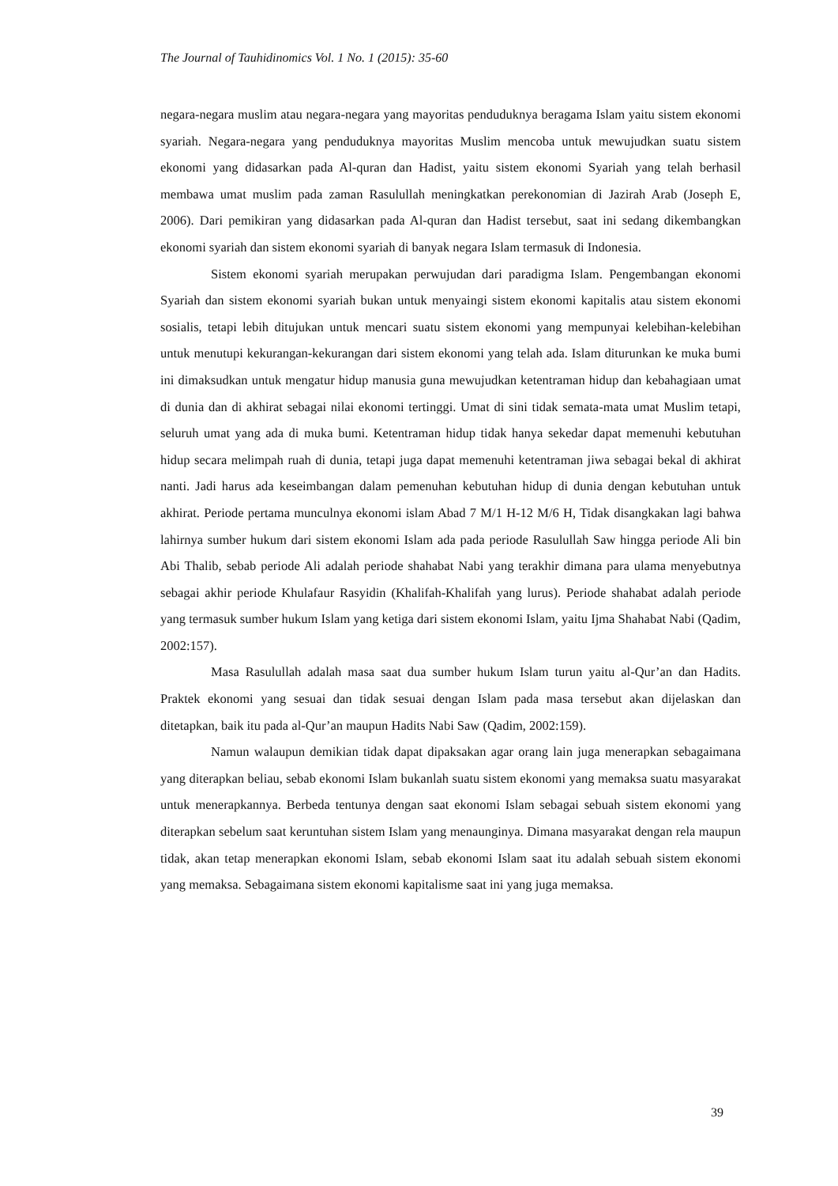The Journal of Tauhidinomics Vol. 1 No. 1 (2015): 35-60
negara-negara muslim atau negara-negara yang mayoritas penduduknya beragama Islam yaitu sistem ekonomi syariah. Negara-negara yang penduduknya mayoritas Muslim mencoba untuk mewujudkan suatu sistem ekonomi yang didasarkan pada Al-quran dan Hadist, yaitu sistem ekonomi Syariah yang telah berhasil membawa umat muslim pada zaman Rasulullah meningkatkan perekonomian di Jazirah Arab (Joseph E, 2006). Dari pemikiran yang didasarkan pada Al-quran dan Hadist tersebut, saat ini sedang dikembangkan ekonomi syariah dan sistem ekonomi syariah di banyak negara Islam termasuk di Indonesia.
Sistem ekonomi syariah merupakan perwujudan dari paradigma Islam. Pengembangan ekonomi Syariah dan sistem ekonomi syariah bukan untuk menyaingi sistem ekonomi kapitalis atau sistem ekonomi sosialis, tetapi lebih ditujukan untuk mencari suatu sistem ekonomi yang mempunyai kelebihan-kelebihan untuk menutupi kekurangan-kekurangan dari sistem ekonomi yang telah ada. Islam diturunkan ke muka bumi ini dimaksudkan untuk mengatur hidup manusia guna mewujudkan ketentraman hidup dan kebahagiaan umat di dunia dan di akhirat sebagai nilai ekonomi tertinggi. Umat di sini tidak semata-mata umat Muslim tetapi, seluruh umat yang ada di muka bumi. Ketentraman hidup tidak hanya sekedar dapat memenuhi kebutuhan hidup secara melimpah ruah di dunia, tetapi juga dapat memenuhi ketentraman jiwa sebagai bekal di akhirat nanti. Jadi harus ada keseimbangan dalam pemenuhan kebutuhan hidup di dunia dengan kebutuhan untuk akhirat. Periode pertama munculnya ekonomi islam Abad 7 M/1 H-12 M/6 H, Tidak disangkakan lagi bahwa lahirnya sumber hukum dari sistem ekonomi Islam ada pada periode Rasulullah Saw hingga periode Ali bin Abi Thalib, sebab periode Ali adalah periode shahabat Nabi yang terakhir dimana para ulama menyebutnya sebagai akhir periode Khulafaur Rasyidin (Khalifah-Khalifah yang lurus). Periode shahabat adalah periode yang termasuk sumber hukum Islam yang ketiga dari sistem ekonomi Islam, yaitu Ijma Shahabat Nabi (Qadim, 2002:157).
Masa Rasulullah adalah masa saat dua sumber hukum Islam turun yaitu al-Qur’an dan Hadits. Praktek ekonomi yang sesuai dan tidak sesuai dengan Islam pada masa tersebut akan dijelaskan dan ditetapkan, baik itu pada al-Qur’an maupun Hadits Nabi Saw (Qadim, 2002:159).
Namun walaupun demikian tidak dapat dipaksakan agar orang lain juga menerapkan sebagaimana yang diterapkan beliau, sebab ekonomi Islam bukanlah suatu sistem ekonomi yang memaksa suatu masyarakat untuk menerapkannya. Berbeda tentunya dengan saat ekonomi Islam sebagai sebuah sistem ekonomi yang diterapkan sebelum saat keruntuhan sistem Islam yang menaunginya. Dimana masyarakat dengan rela maupun tidak, akan tetap menerapkan ekonomi Islam, sebab ekonomi Islam saat itu adalah sebuah sistem ekonomi yang memaksa. Sebagaimana sistem ekonomi kapitalisme saat ini yang juga memaksa.
39